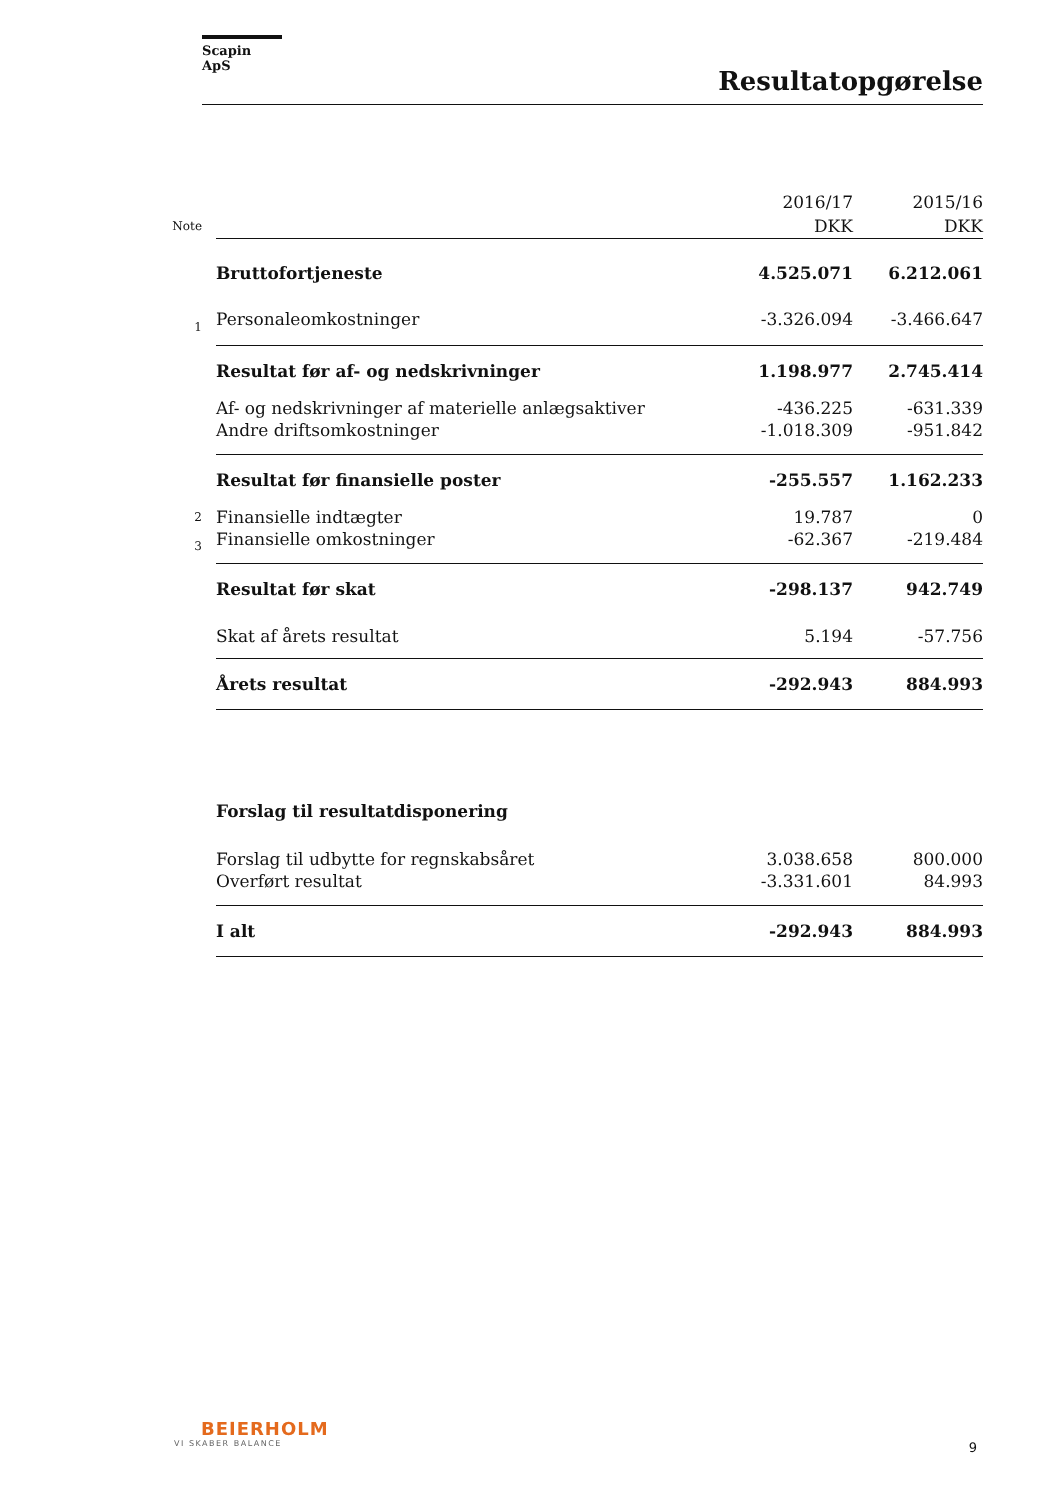Scapin ApS
Resultatopgørelse
| | | 2016/17 | 2015/16 |
| Note | | DKK | DKK |
| | Bruttofortjeneste | 4.525.071 | 6.212.061 |
| 1 | Personaleomkostninger | -3.326.094 | -3.466.647 |
| | Resultat før af- og nedskrivninger | 1.198.977 | 2.745.414 |
| | Af- og nedskrivninger af materielle anlægsaktiver | -436.225 | -631.339 |
| | Andre driftsomkostninger | -1.018.309 | -951.842 |
| | Resultat før finansielle poster | -255.557 | 1.162.233 |
| 2 | Finansielle indtægter | 19.787 | 0 |
| 3 | Finansielle omkostninger | -62.367 | -219.484 |
| | Resultat før skat | -298.137 | 942.749 |
| | Skat af årets resultat | 5.194 | -57.756 |
| | Årets resultat | -292.943 | 884.993 |
| | Forslag til resultatdisponering | | |
| | Forslag til udbytte for regnskabsåret | 3.038.658 | 800.000 |
| | Overført resultat | -3.331.601 | 84.993 |
| | I alt | -292.943 | 884.993 |
BEIERHOLM
VI SKABER BALANCE
9